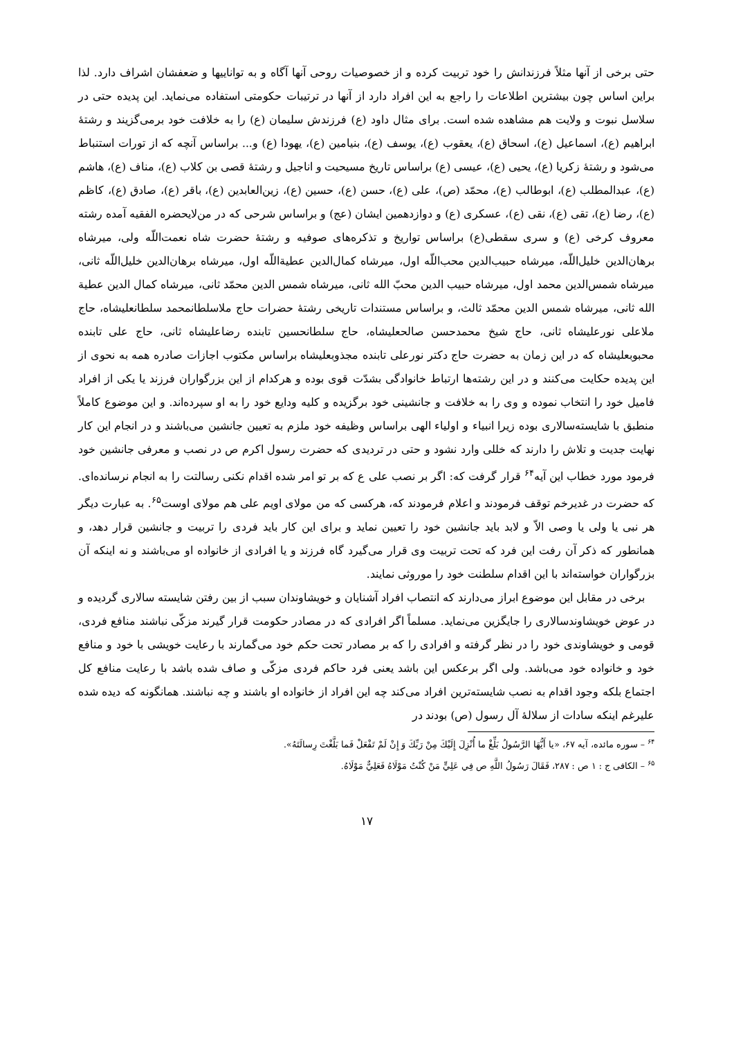حتی برخی از آنها مثلاً فرزندانش را خود تربیت کرده و از خصوصیات روحی آنها آگاه و به تواناییها و ضعفشان اشراف دارد. لذا براین اساس چون بیشترین اطلاعات را راجع به این افراد دارد از آنها در ترتیبات حکومتی استفاده می‌نماید. این پدیده حتی در سلاسل نبوت و ولایت هم مشاهده شده است. برای مثال داود (ع) فرزندش سلیمان (ع) را به خلافت خود برمی‌گزیند و رشتهٔ ابراهیم (ع)، اسماعیل (ع)، اسحاق (ع)، یعقوب (ع)، یوسف (ع)، بنیامین (ع)، یهودا (ع) و... براساس آنچه که از تورات استنباط می‌شود و رشتهٔ زکریا (ع)، یحیی (ع)، عیسی (ع) براساس تاریخ مسیحیت و اناجیل و رشتهٔ قصی بن کلاب (ع)، مناف (ع)، هاشم (ع)، عبدالمطلب (ع)، ابوطالب (ع)، محمّد (ص)، علی (ع)، حسن (ع)، حسین (ع)، زین‌العابدین (ع)، باقر (ع)، صادق (ع)، کاظم (ع)، رضا (ع)، تقی (ع)، نقی (ع)، عسکری (ع) و دوازدهمین ایشان (عج) و براساس شرحی که در من‌لایحضره الفقیه آمده رشته معروف کرخی (ع) و سری سقطی(ع) براساس تواریخ و تذکره‌های صوفیه و رشتهٔ حضرت شاه نعمت‌اللّه ولی، میرشاه برهان‌الدین خلیل‌اللّه، میرشاه حبیب‌الدین محب‌اللّه اول، میرشاه کمال‌الدین عطیةاللّه اول، میرشاه برهان‌الدین خلیل‌اللّه ثانی، میرشاه شمس‌الدین محمد اول، میرشاه حبیب الدین محبّ الله ثانی، میرشاه شمس الدین محمّد ثانی، میرشاه کمال الدین عطیة الله ثانی، میرشاه شمس الدین محمّد ثالث، و براساس مستندات تاریخی رشتهٔ حضرات حاج ملاسلطانمحمد سلطانعلیشاه، حاج ملاعلی نورعلیشاه ثانی، حاج شیخ محمدحسن صالحعلیشاه، حاج سلطانحسین تابنده رضاعلیشاه ثانی، حاج علی تابنده محبوبعلیشاه که در این زمان به حضرت حاج دکتر نورعلی تابنده مجذوبعلیشاه براساس مکتوب اجازات صادره همه به نحوی از این پدیده حکایت می‌کنند و در این رشته‌ها ارتباط خانوادگی بشدّت قوی بوده و هرکدام از این بزرگواران فرزند یا یکی از افراد فامیل خود را انتخاب نموده و وی را به خلافت و جانشینی خود برگزیده و کلیه ودایع خود را به او سپرده‌اند. و این موضوع کاملاً منطبق با شایسته‌سالاری بوده زیرا انبیاء و اولیاء الهی براساس وظیفه خود ملزم به تعیین جانشین می‌باشند و در انجام این کار نهایت جدیت و تلاش را دارند که خللی وارد نشود و حتی در تردیدی که حضرت رسول اکرم ص در نصب و معرفی جانشین خود فرمود مورد خطاب این آیه<sup>۶۴</sup> قرار گرفت که: اگر بر نصب علی ع که بر تو امر شده اقدام نکنی رسالتت را به انجام نرسانده‌ای. که حضرت در غدیرخم توقف فرمودند و اعلام فرمودند که، هرکسی که من مولای اویم علی هم مولای اوست<sup>۶۵</sup>. به عبارت دیگر هر نبی یا ولی یا وصی الاّ و لابد باید جانشین خود را تعیین نماید و برای این کار باید فردی را تربیت و جانشین قرار دهد، و همانطور که ذکر آن رفت این فرد که تحت تربیت وی قرار می‌گیرد گاه فرزند و یا افرادی از خانواده او می‌باشند و نه اینکه آن بزرگواران خواسته‌اند با این اقدام سلطنت خود را موروثی نمایند.
برخی در مقابل این موضوع ابراز می‌دارند که انتصاب افراد آشنایان و خویشاوندان سبب از بین رفتن شایسته سالاری گردیده و در عوض خویشاوندسالاری را جایگزین می‌نماید. مسلماً اگر افرادی که در مصادر حکومت قرار گیرند مزکّی نباشند منافع فردی، قومی و خویشاوندی خود را در نظر گرفته و افرادی را که بر مصادر تحت حکم خود می‌گمارند با رعایت خویشی با خود و منافع خود و خانواده خود می‌باشد. ولی اگر برعکس این باشد یعنی فرد حاکم فردی مزکّی و صاف شده باشد با رعایت منافع کل اجتماع بلکه وجود اقدام به نصب شایسته‌ترین افراد می‌کند چه این افراد از خانواده او باشند و چه نباشند. همانگونه که دیده شده علیرغم اینکه سادات از سلالهٔ آل رسول (ص) بودند در
<sup>۶۴</sup> – سوره مائده، آیه ۶۷، «یا أَيُّهَا الرَّسُولُ بَلِّغْ ما أُنْزِلَ إِلَيْكَ مِنْ رَبِّكَ وَ إِنْ لَمْ تَفْعَلْ فَما بَلَّغْتَ رِسالَتَهُ».
<sup>۶۵</sup> – الکافی ج : ۱ ص : ۲۸۷، فَقَالَ رَسُولُ اللَّهِ ص فِي عَلِيٍّ مَنْ كُنْتُ مَوْلَاهُ فَعَلِيٌّ مَوْلَاهُ.
۱۷